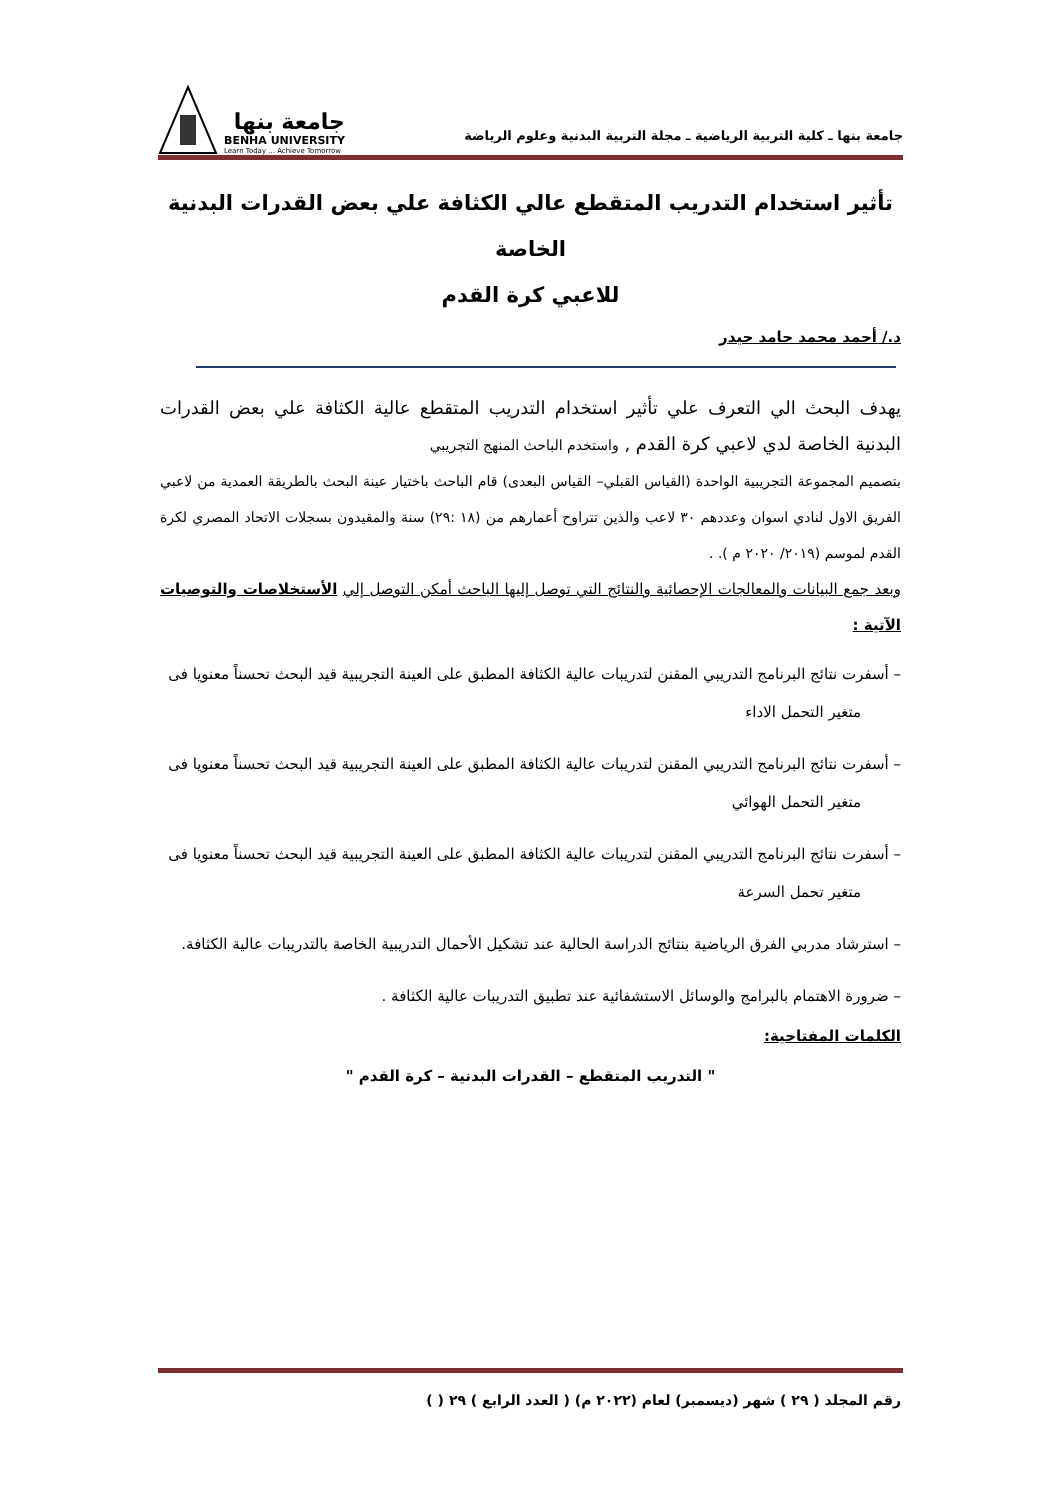جامعة بنها ـ كلية التربية الرياضية ـ مجلة التربية البدنية وعلوم الرياضة
جامعة بنها
BENHA UNIVERSITY
Learn Today ... Achieve Tomorrow
تأثير استخدام التدريب المتقطع عالي الكثافة علي بعض القدرات البدنية الخاصة
للاعبي كرة القدم
د./ أحمد محمد حامد حيدر
يهدف البحث الي التعرف علي تأثير استخدام التدريب المتقطع عالية الكثافة علي بعض القدرات البدنية الخاصة لدي لاعبي كرة القدم , واستخدم الباحث المنهج التجريبي
بتصميم المجموعة التجريبية الواحدة (القياس القبلي– القياس البعدى) قام الباحث باختيار عينة البحث بالطريقة العمدية من لاعبي الفريق الاول لنادي اسوان وعددهم ٣٠ لاعب والذين تتراوح أعمارهم من (١٨ :٢٩) سنة والمقيدون بسجلات الاتحاد المصري لكرة القدم لموسم (٢٠١٩/ ٢٠٢٠ م ). .
وبعد جمع البيانات والمعالجات الإحصائية والنتائج التي توصل إليها الباحث أمكن التوصل إلي الأستخلاصات والتوصيات الآتية :
– أسفرت نتائج البرنامج التدريبي المقنن لتدريبات عالية الكثافة المطبق على العينة التجريبية قيد البحث تحسناً معنويا فى متغير التحمل الاداء
– أسفرت نتائج البرنامج التدريبي المقنن لتدريبات عالية الكثافة المطبق على العينة التجريبية قيد البحث تحسناً معنويا فى متغير التحمل الهوائي
– أسفرت نتائج البرنامج التدريبي المقنن لتدريبات عالية الكثافة المطبق على العينة التجريبية قيد البحث تحسناً معنويا فى متغير تحمل السرعة
– استرشاد مدربي الفرق الرياضية بنتائج الدراسة الحالية عند تشكيل الأحمال التدريبية الخاصة بالتدريبات عالية الكثافة.
– ضرورة الاهتمام بالبرامج والوسائل الاستشفائية عند تطبيق التدريبات عالية الكثافة .
الكلمات المفتاحية:
" التدريب المتقطع – القدرات البدنية – كرة القدم "
رقم المجلد ( ٢٩ ) شهر (ديسمبر) لعام (٢٠٢٢ م) ( العدد الرابع ) ٢٩ ( )